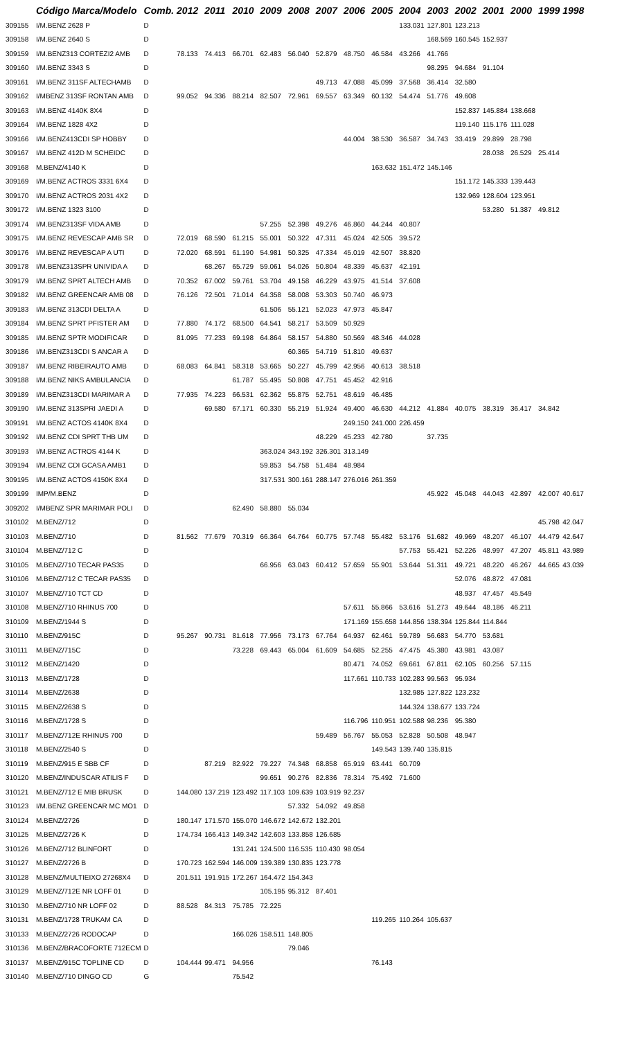| | Código Marca/Modelo | Comb. | 2012 | 2011 | 2010 | 2009 | 2008 | 2007 | 2006 | 2005 | 2004 | 2003 | 2002 | 2001 | 2000 | 1999 | 1998 |
| --- | --- | --- | --- | --- | --- | --- | --- | --- | --- | --- | --- | --- | --- | --- | --- | --- | --- |
| 309155 | I/M.BENZ 2628 P | D | | | | | | | | | 133.031 | 127.801 | 123.213 | | | | |
| 309158 | I/M.BENZ 2640 S | D | | | | | | | | | | 168.569 | 160.545 | 152.937 | | | |
| 309159 | I/M.BENZ313 CORTEZI2 AMB | D | 78.133 | 74.413 | 66.701 | 62.483 | 56.040 | 52.879 | 48.750 | 46.584 | 43.266 | 41.766 | | | | | |
| 309160 | I/M.BENZ 3343 S | D | | | | | | | | | | 98.295 | 94.684 | 91.104 | | | |
| 309161 | I/M.BENZ 311SF ALTECHAMB | D | | | | | | 49.713 | 47.088 | 45.099 | 37.568 | 36.414 | 32.580 | | | | |
| 309162 | I/MBENZ 313SF RONTAN AMB | D | 99.052 | 94.336 | 88.214 | 82.507 | 72.961 | 69.557 | 63.349 | 60.132 | 54.474 | 51.776 | 49.608 | | | | |
| 309163 | I/M.BENZ 4140K 8X4 | D | | | | | | | | | | | 152.837 | 145.884 | 138.668 | | |
| 309164 | I/M.BENZ 1828 4X2 | D | | | | | | | | | | | 119.140 | 115.176 | 111.028 | | |
| 309166 | I/M.BENZ413CDI SP HOBBY | D | | | | | | | 44.004 | 38.530 | 36.587 | 34.743 | 33.419 | 29.899 | 28.798 | | |
| 309167 | I/M.BENZ 412D M SCHEIDC | D | | | | | | | | | | | | 28.038 | 26.529 | 25.414 | |
| 309168 | M.BENZ/4140 K | D | | | | | | | | 163.632 | 151.472 | 145.146 | | | | | |
| 309169 | I/M.BENZ ACTROS 3331 6X4 | D | | | | | | | | | | | 151.172 | 145.333 | 139.443 | | |
| 309170 | I/M.BENZ ACTROS 2031 4X2 | D | | | | | | | | | | | 132.969 | 128.604 | 123.951 | | |
| 309172 | I/M.BENZ 1323 3100 | D | | | | | | | | | | | | 53.280 | 51.387 | 49.812 | |
| 309174 | I/M.BENZ313SF VIDA AMB | D | | | | 57.255 | 52.398 | 49.276 | 46.860 | 44.244 | 40.807 | | | | | | |
| 309175 | I/M.BENZ REVESCAP AMB SR | D | 72.019 | 68.590 | 61.215 | 55.001 | 50.322 | 47.311 | 45.024 | 42.505 | 39.572 | | | | | | |
| 309176 | I/M.BENZ REVESCAP A UTI | D | 72.020 | 68.591 | 61.190 | 54.981 | 50.325 | 47.334 | 45.019 | 42.507 | 38.820 | | | | | | |
| 309178 | I/M.BENZ313SPR UNIVIDA A | D | | 68.267 | 65.729 | 59.061 | 54.026 | 50.804 | 48.339 | 45.637 | 42.191 | | | | | | |
| 309179 | I/M.BENZ SPRT ALTECH AMB | D | 70.352 | 67.002 | 59.761 | 53.704 | 49.158 | 46.229 | 43.975 | 41.514 | 37.608 | | | | | | |
| 309182 | I/M.BENZ GREENCAR AMB 08 | D | 76.126 | 72.501 | 71.014 | 64.358 | 58.008 | 53.303 | 50.740 | 46.973 | | | | | | | |
| 309183 | I/M.BENZ 313CDI DELTA A | D | | | | 61.506 | 55.121 | 52.023 | 47.973 | 45.847 | | | | | | | |
| 309184 | I/M.BENZ SPRT PFISTER AM | D | 77.880 | 74.172 | 68.500 | 64.541 | 58.217 | 53.509 | 50.929 | | | | | | | | |
| 309185 | I/M.BENZ SPTR MODIFICAR | D | 81.095 | 77.233 | 69.198 | 64.864 | 58.157 | 54.880 | 50.569 | 48.346 | 44.028 | | | | | | |
| 309186 | I/M.BENZ313CDI S ANCAR A | D | | | | | 60.365 | 54.719 | 51.810 | 49.637 | | | | | | | |
| 309187 | I/M.BENZ RIBEIRAUTO AMB | D | 68.083 | 64.841 | 58.318 | 53.665 | 50.227 | 45.799 | 42.956 | 40.613 | 38.518 | | | | | | |
| 309188 | I/M.BENZ NIKS AMBULANCIA | D | | | 61.787 | 55.495 | 50.808 | 47.751 | 45.452 | 42.916 | | | | | | | |
| 309189 | I/M.BENZ313CDI MARIMAR A | D | 77.935 | 74.223 | 66.531 | 62.362 | 55.875 | 52.751 | 48.619 | 46.485 | | | | | | | |
| 309190 | I/M.BENZ 313SPRI JAEDI A | D | | 69.580 | 67.171 | 60.330 | 55.219 | 51.924 | 49.400 | 46.630 | 44.212 | 41.884 | 40.075 | 38.319 | 36.417 | 34.842 | |
| 309191 | I/M.BENZ ACTOS 4140K 8X4 | D | | | | | | | 249.150 | 241.000 | 226.459 | | | | | | |
| 309192 | I/M.BENZ CDI SPRT THB UM | D | | | | | | 48.229 | 45.233 | 42.780 | | 37.735 | | | | | |
| 309193 | I/M.BENZ ACTROS 4144 K | D | | | | 363.024 | 343.192 | 326.301 | 313.149 | | | | | | | | |
| 309194 | I/M.BENZ CDI GCASA AMB1 | D | | | | 59.853 | 54.758 | 51.484 | 48.984 | | | | | | | | |
| 309195 | I/M.BENZ ACTOS 4150K 8X4 | D | | | | 317.531 | 300.161 | 288.147 | 276.016 | 261.359 | | | | | | | |
| 309199 | IMP/M.BENZ | D | | | | | | | | | | 45.922 | 45.048 | 44.043 | 42.897 | 42.007 | 40.617 |
| 309202 | I/MBENZ SPR MARIMAR POLI | D | | | 62.490 | 58.880 | 55.034 | | | | | | | | | | |
| 310102 | M.BENZ/712 | D | | | | | | | | | | | | | | 45.798 | 42.047 |
| 310103 | M.BENZ/710 | D | 81.562 | 77.679 | 70.319 | 66.364 | 64.764 | 60.775 | 57.748 | 55.482 | 53.176 | 51.682 | 49.969 | 48.207 | 46.107 | 44.479 | 42.647 |
| 310104 | M.BENZ/712 C | D | | | | | | | | | 57.753 | 55.421 | 52.226 | 48.997 | 47.207 | 45.811 | 43.989 |
| 310105 | M.BENZ/710 TECAR PAS35 | D | | | | 66.956 | 63.043 | 60.412 | 57.659 | 55.901 | 53.644 | 51.311 | 49.721 | 48.220 | 46.267 | 44.665 | 43.039 |
| 310106 | M.BENZ/712 C TECAR PAS35 | D | | | | | | | | | | | 52.076 | 48.872 | 47.081 | | |
| 310107 | M.BENZ/710 TCT CD | D | | | | | | | | | | | 48.937 | 47.457 | 45.549 | | |
| 310108 | M.BENZ/710 RHINUS 700 | D | | | | | | | 57.611 | 55.866 | 53.616 | 51.273 | 49.644 | 48.186 | 46.211 | | |
| 310109 | M.BENZ/1944 S | D | | | | | | | 171.169 | 155.658 | 144.856 | 138.394 | 125.844 | 114.844 | | | |
| 310110 | M.BENZ/915C | D | 95.267 | 90.731 | 81.618 | 77.956 | 73.173 | 67.764 | 64.937 | 62.461 | 59.789 | 56.683 | 54.770 | 53.681 | | | |
| 310111 | M.BENZ/715C | D | | | 73.228 | 69.443 | 65.004 | 61.609 | 54.685 | 52.255 | 47.475 | 45.380 | 43.981 | 43.087 | | | |
| 310112 | M.BENZ/1420 | D | | | | | | | 80.471 | 74.052 | 69.661 | 67.811 | 62.105 | 60.256 | 57.115 | | |
| 310113 | M.BENZ/1728 | D | | | | | | | 117.661 | 110.733 | 102.283 | 99.563 | 95.934 | | | | |
| 310114 | M.BENZ/2638 | D | | | | | | | | | 132.985 | 127.822 | 123.232 | | | | |
| 310115 | M.BENZ/2638 S | D | | | | | | | | | 144.324 | 138.677 | 133.724 | | | | |
| 310116 | M.BENZ/1728 S | D | | | | | | | 116.796 | 110.951 | 102.588 | 98.236 | 95.380 | | | | |
| 310117 | M.BENZ/712E RHINUS 700 | D | | | | | | 59.489 | 56.767 | 55.053 | 52.828 | 50.508 | 48.947 | | | | |
| 310118 | M.BENZ/2540 S | D | | | | | | | | 149.543 | 139.740 | 135.815 | | | | | |
| 310119 | M.BENZ/915 E SBB CF | D | | 87.219 | 82.922 | 79.227 | 74.348 | 68.858 | 65.919 | 63.441 | 60.709 | | | | | | |
| 310120 | M.BENZ/INDUSCAR ATILIS F | D | | | | 99.651 | 90.276 | 82.836 | 78.314 | 75.492 | 71.600 | | | | | | |
| 310121 | M.BENZ/712 E MIB BRUSK | D | 144.080 | 137.219 | 123.492 | 117.103 | 109.639 | 103.919 | 92.237 | | | | | | | | |
| 310123 | I/M.BENZ GREENCAR MC MO1 | D | | | | | 57.332 | 54.092 | 49.858 | | | | | | | | |
| 310124 | M.BENZ/2726 | D | 180.147 | 171.570 | 155.070 | 146.672 | 142.672 | 132.201 | | | | | | | | | |
| 310125 | M.BENZ/2726 K | D | 174.734 | 166.413 | 149.342 | 142.603 | 133.858 | 126.685 | | | | | | | | | |
| 310126 | M.BENZ/712 BLINFORT | D | | | 131.241 | 124.500 | 116.535 | 110.430 | 98.054 | | | | | | | | |
| 310127 | M.BENZ/2726 B | D | 170.723 | 162.594 | 146.009 | 139.389 | 130.835 | 123.778 | | | | | | | | | |
| 310128 | M.BENZ/MULTIEIXO 27268X4 | D | 201.511 | 191.915 | 172.267 | 164.472 | 154.343 | | | | | | | | | | |
| 310129 | M.BENZ/712E NR LOFF 01 | D | | | | 105.195 | 95.312 | 87.401 | | | | | | | | | |
| 310130 | M.BENZ/710 NR LOFF 02 | D | 88.528 | 84.313 | 75.785 | 72.225 | | | | | | | | | | | |
| 310131 | M.BENZ/1728 TRUKAM CA | D | | | | | | | | 119.265 | 110.264 | 105.637 | | | | | |
| 310133 | M.BENZ/2726 RODOCAP | D | | | 166.026 | 158.511 | 148.805 | | | | | | | | | | |
| 310136 | M.BENZ/BRACOFORTE 712ECM | D | | | | | 79.046 | | | | | | | | | | |
| 310137 | M.BENZ/915C TOPLINE CD | D | 104.444 | 99.471 | 94.956 | | | | | 76.143 | | | | | | | |
| 310140 | M.BENZ/710 DINGO CD | G | | | 75.542 | | | | | | | | | | | | |